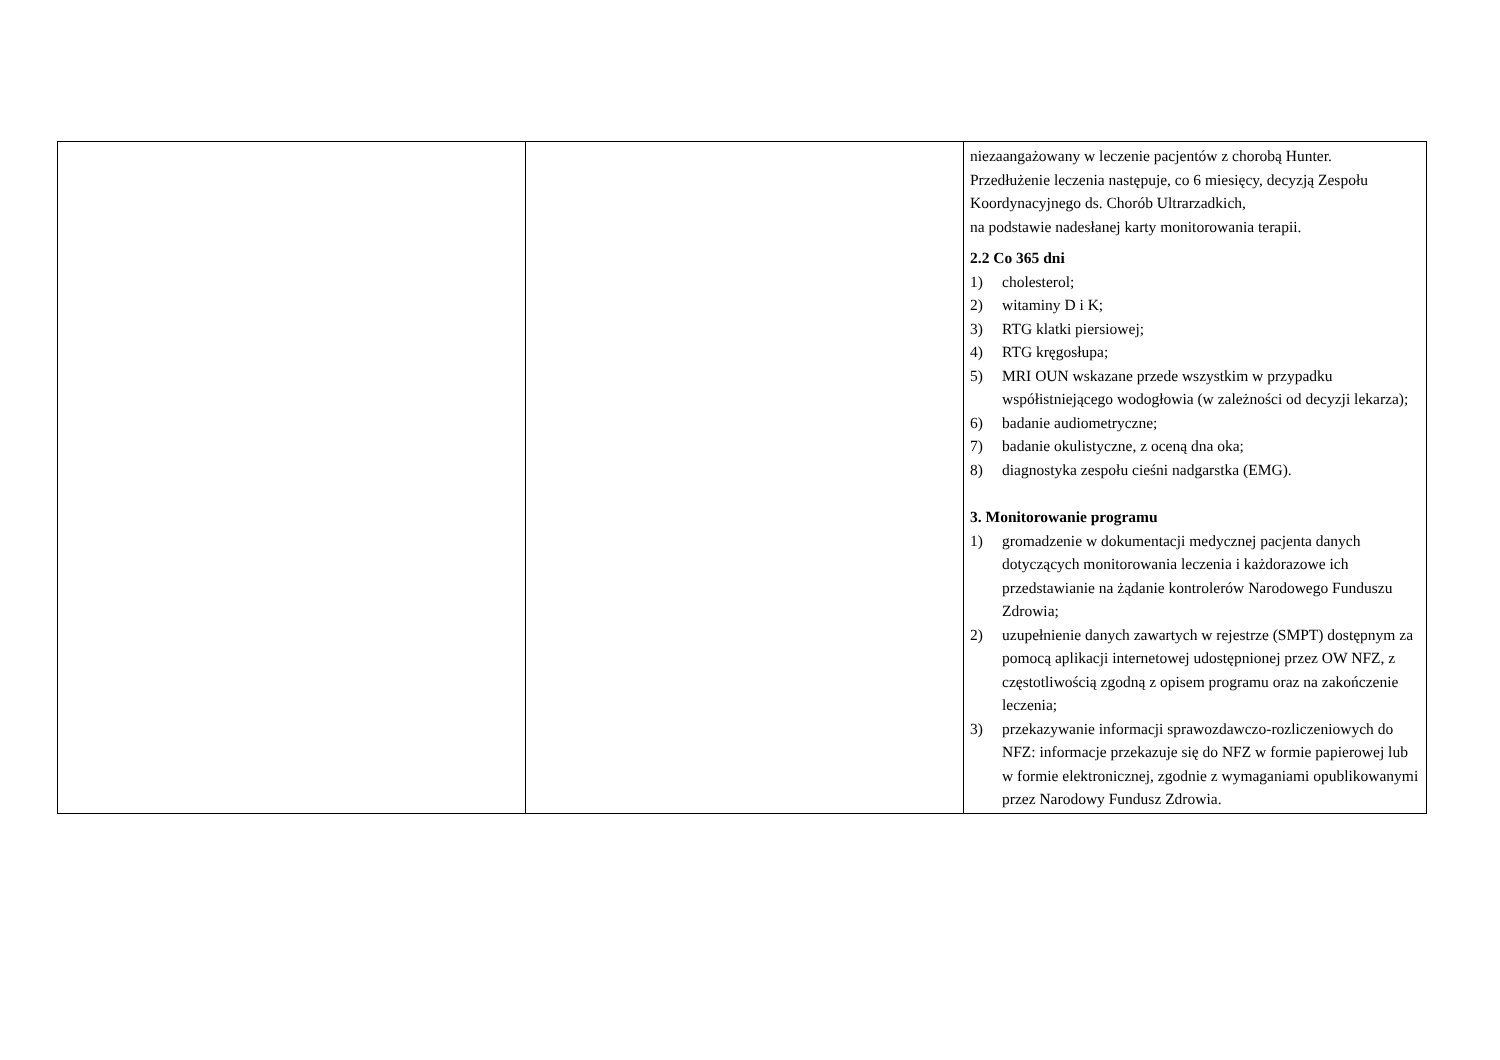| | | niezaangażowany w leczenie pacjentów z chorobą Hunter. Przedłużenie leczenia następuje, co 6 miesięcy, decyzją Zespołu Koordynacyjnego ds. Chorób Ultrarzadkich, na podstawie nadesłanej karty monitorowania terapii. 2.2 Co 365 dni 1) cholesterol; 2) witaminy D i K; 3) RTG klatki piersiowej; 4) RTG kręgosłupa; 5) MRI OUN wskazane przede wszystkim w przypadku współistniejącego wodogłowia (w zależności od decyzji lekarza); 6) badanie audiometryczne; 7) badanie okulistyczne, z oceną dna oka; 8) diagnostyka zespołu cieśni nadgarstka (EMG). 3. Monitorowanie programu 1) gromadzenie w dokumentacji medycznej pacjenta danych dotyczących monitorowania leczenia i każdorazowe ich przedstawianie na żądanie kontrolerów Narodowego Funduszu Zdrowia; 2) uzupełnienie danych zawartych w rejestrze (SMPT) dostępnym za pomocą aplikacji internetowej udostępnionej przez OW NFZ, z częstotliwością zgodną z opisem programu oraz na zakończenie leczenia; 3) przekazywanie informacji sprawozdawczo-rozliczeniowych do NFZ: informacje przekazuje się do NFZ w formie papierowej lub w formie elektronicznej, zgodnie z wymaganiami opublikowanymi przez Narodowy Fundusz Zdrowia. |